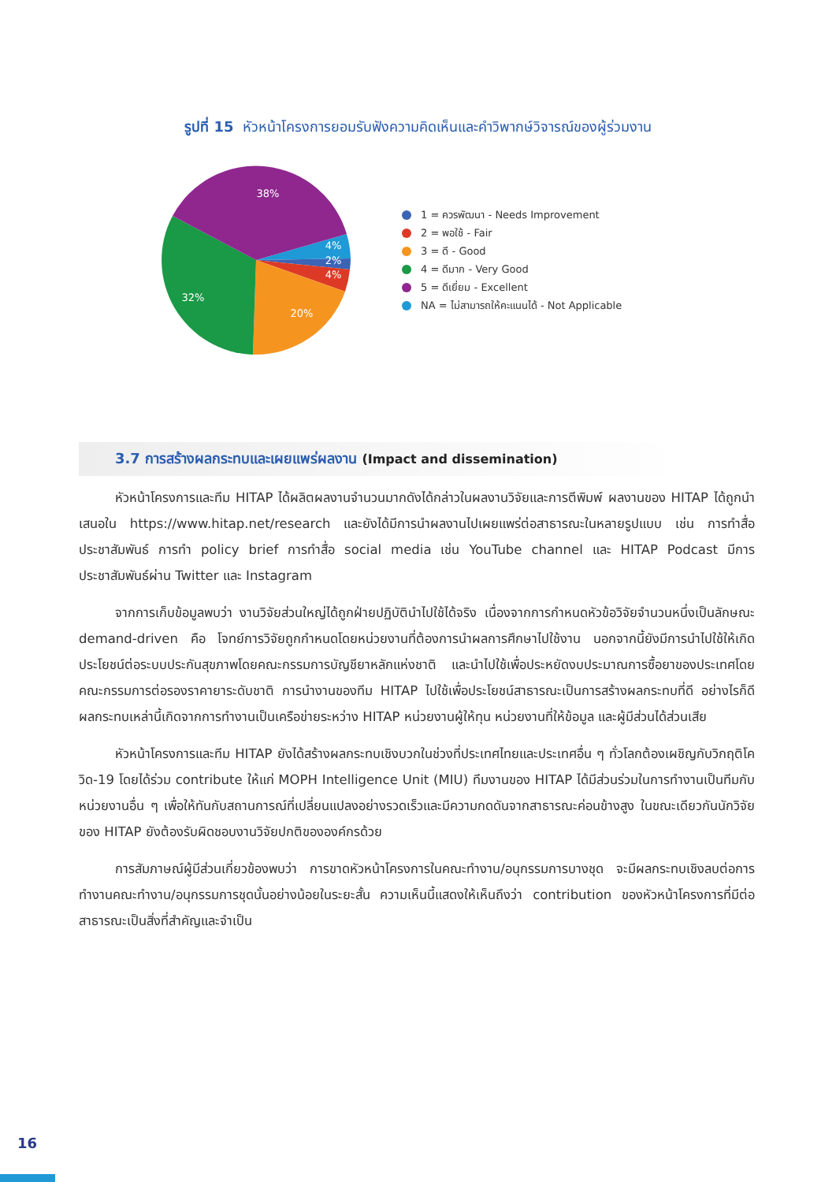รูปที่ 15 หัวหน้าโครงการยอมรับฟังความคิดเห็นและคำวิพากษ์วิจารณ์ของผู้ร่วมงาน
38%
4%
2%
4%
20%
32%
1 = ควรพัฒนา - Needs Improvement
2 = พอใช้ - Fair
3 = ดี - Good
4 = ดีมาก - Very Good
5 = ดีเยี่ยม - Excellent
NA = ไม่สามารถให้คะแนนได้ - Not Applicable
3.7 การสร้างผลกระทบและเผยแพร่ผลงาน (Impact and dissemination)
หัวหน้าโครงการและทีม HITAP ได้ผลิตผลงานจำนวนมากดังได้กล่าวในผลงานวิจัยและการตีพิมพ์ ผลงานของ HITAP ได้ถูกนำเสนอใน https://www.hitap.net/research และยังได้มีการนำผลงานไปเผยแพร่ต่อสาธารณะในหลายรูปแบบ เช่น การทำสื่อประชาสัมพันธ์ การทำ policy brief การทำสื่อ social media เช่น YouTube channel และ HITAP Podcast มีการประชาสัมพันธ์ผ่าน Twitter และ Instagram
จากการเก็บข้อมูลพบว่า งานวิจัยส่วนใหญ่ได้ถูกฝ่ายปฏิบัตินำไปใช้ได้จริง เนื่องจากการกำหนดหัวข้อวิจัยจำนวนหนึ่งเป็นลักษณะ demand-driven คือ โจทย์การวิจัยถูกกำหนดโดยหน่วยงานที่ต้องการนำผลการศึกษาไปใช้งาน นอกจากนี้ยังมีการนำไปใช้ให้เกิดประโยชน์ต่อระบบประกันสุขภาพโดยคณะกรรมการบัญชียาหลักแห่งชาติ และนำไปใช้เพื่อประหยัดงบประมาณการซื้อยาของประเทศโดยคณะกรรมการต่อรองราคายาระดับชาติ การนำงานของทีม HITAP ไปใช้เพื่อประโยชน์สาธารณะเป็นการสร้างผลกระทบที่ดี อย่างไรก็ดีผลกระทบเหล่านี้เกิดจากการทำงานเป็นเครือข่ายระหว่าง HITAP หน่วยงานผู้ให้ทุน หน่วยงานที่ให้ข้อมูล และผู้มีส่วนได้ส่วนเสีย
หัวหน้าโครงการและทีม HITAP ยังได้สร้างผลกระทบเชิงบวกในช่วงที่ประเทศไทยและประเทศอื่น ๆ ทั่วโลกต้องเผชิญกับวิกฤติโควิด-19 โดยได้ร่วม contribute ให้แก่ MOPH Intelligence Unit (MIU) ทีมงานของ HITAP ได้มีส่วนร่วมในการทำงานเป็นทีมกับหน่วยงานอื่น ๆ เพื่อให้ทันกับสถานการณ์ที่เปลี่ยนแปลงอย่างรวดเร็วและมีความกดดันจากสาธารณะค่อนข้างสูง ในขณะเดียวกันนักวิจัยของ HITAP ยังต้องรับผิดชอบงานวิจัยปกติขององค์กรด้วย
การสัมภาษณ์ผู้มีส่วนเกี่ยวข้องพบว่า การขาดหัวหน้าโครงการในคณะทำงาน/อนุกรรมการบางชุด จะมีผลกระทบเชิงลบต่อการทำงานคณะทำงาน/อนุกรรมการชุดนั้นอย่างน้อยในระยะสั้น ความเห็นนี้แสดงให้เห็นถึงว่า contribution ของหัวหน้าโครงการที่มีต่อสาธารณะเป็นสิ่งที่สำคัญและจำเป็น
16